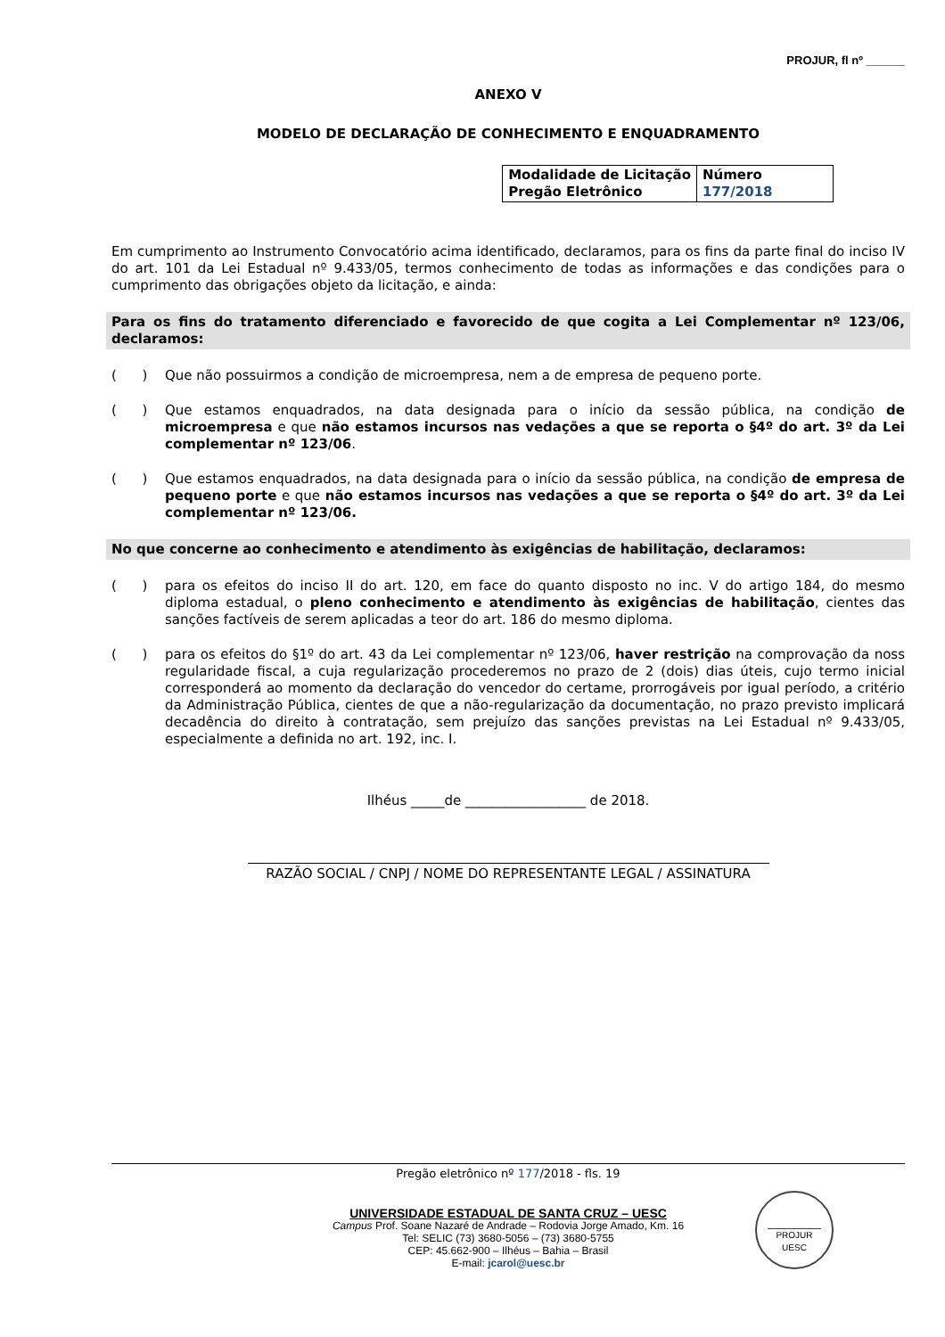PROJUR, fl nº ______
ANEXO V
MODELO DE DECLARAÇÃO DE CONHECIMENTO E ENQUADRAMENTO
| Modalidade de Licitação Pregão Eletrônico | Número 177/2018 |
Em cumprimento ao Instrumento Convocatório acima identificado, declaramos, para os fins da parte final do inciso IV do art. 101 da Lei Estadual nº 9.433/05, termos conhecimento de todas as informações e das condições para o cumprimento das obrigações objeto da licitação, e ainda:
Para os fins do tratamento diferenciado e favorecido de que cogita a Lei Complementar nº 123/06, declaramos:
( ) Que não possuirmos a condição de microempresa, nem a de empresa de pequeno porte.
( ) Que estamos enquadrados, na data designada para o início da sessão pública, na condição de microempresa e que não estamos incursos nas vedações a que se reporta o §4º do art. 3º da Lei complementar nº 123/06.
( ) Que estamos enquadrados, na data designada para o início da sessão pública, na condição de empresa de pequeno porte e que não estamos incursos nas vedações a que se reporta o §4º do art. 3º da Lei complementar nº 123/06.
No que concerne ao conhecimento e atendimento às exigências de habilitação, declaramos:
( ) para os efeitos do inciso II do art. 120, em face do quanto disposto no inc. V do artigo 184, do mesmo diploma estadual, o pleno conhecimento e atendimento às exigências de habilitação, cientes das sanções factíveis de serem aplicadas a teor do art. 186 do mesmo diploma.
( ) para os efeitos do §1º do art. 43 da Lei complementar nº 123/06, haver restrição na comprovação da noss regularidade fiscal, a cuja regularização procederemos no prazo de 2 (dois) dias úteis, cujo termo inicial corresponderá ao momento da declaração do vencedor do certame, prorrogáveis por igual período, a critério da Administração Pública, cientes de que a não-regularização da documentação, no prazo previsto implicará decadência do direito à contratação, sem prejuízo das sanções previstas na Lei Estadual nº 9.433/05, especialmente a definida no art. 192, inc. I.
Ilhéus _____de __________________ de 2018.
RAZÃO SOCIAL / CNPJ / NOME DO REPRESENTANTE LEGAL / ASSINATURA
Pregão eletrônico nº 177/2018 - fls. 19
UNIVERSIDADE ESTADUAL DE SANTA CRUZ – UESC
Campus Prof. Soane Nazaré de Andrade – Rodovia Jorge Amado, Km. 16
Tel: SELIC (73) 3680-5056 – (73) 3680-5755
CEP: 45.662-900 – Ilhéus – Bahia – Brasil
E-mail: jcarol@uesc.br
PROJUR
UESC